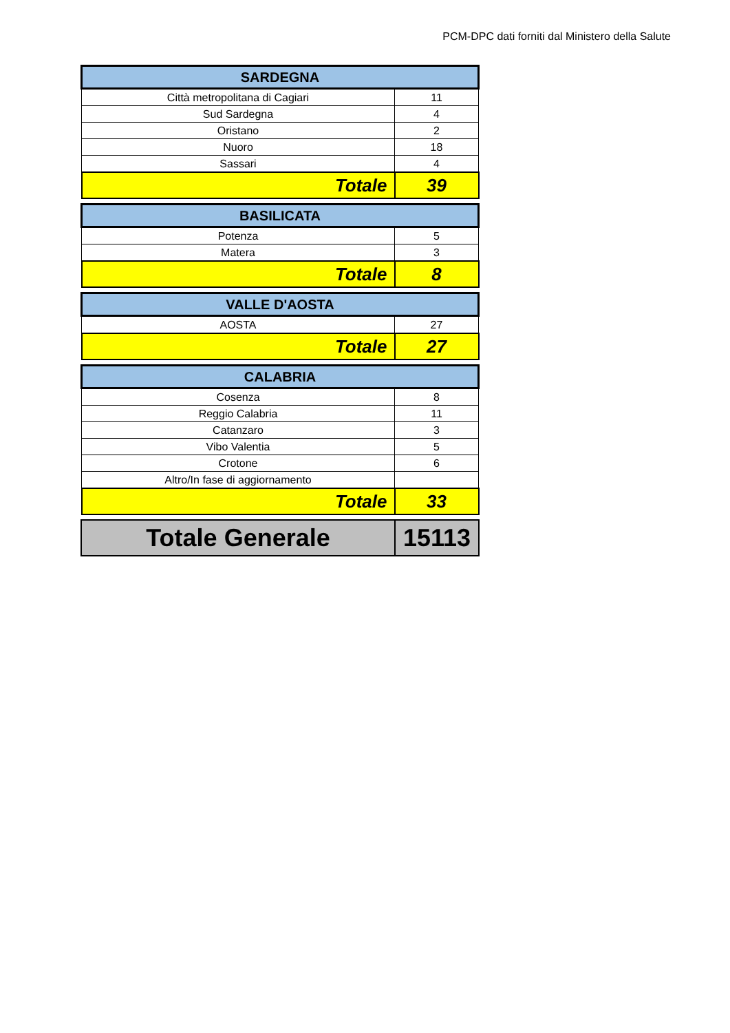PCM-DPC dati forniti dal Ministero della Salute
| SARDEGNA | |
| --- | --- |
| Città metropolitana di Cagiari | 11 |
| Sud Sardegna | 4 |
| Oristano | 2 |
| Nuoro | 18 |
| Sassari | 4 |
| Totale | 39 |
| BASILICATA | |
| --- | --- |
| Potenza | 5 |
| Matera | 3 |
| Totale | 8 |
| VALLE D'AOSTA | |
| --- | --- |
| AOSTA | 27 |
| Totale | 27 |
| CALABRIA | |
| --- | --- |
| Cosenza | 8 |
| Reggio Calabria | 11 |
| Catanzaro | 3 |
| Vibo Valentia | 5 |
| Crotone | 6 |
| Altro/In fase di aggiornamento | |
| Totale | 33 |
| Totale Generale | 15113 |